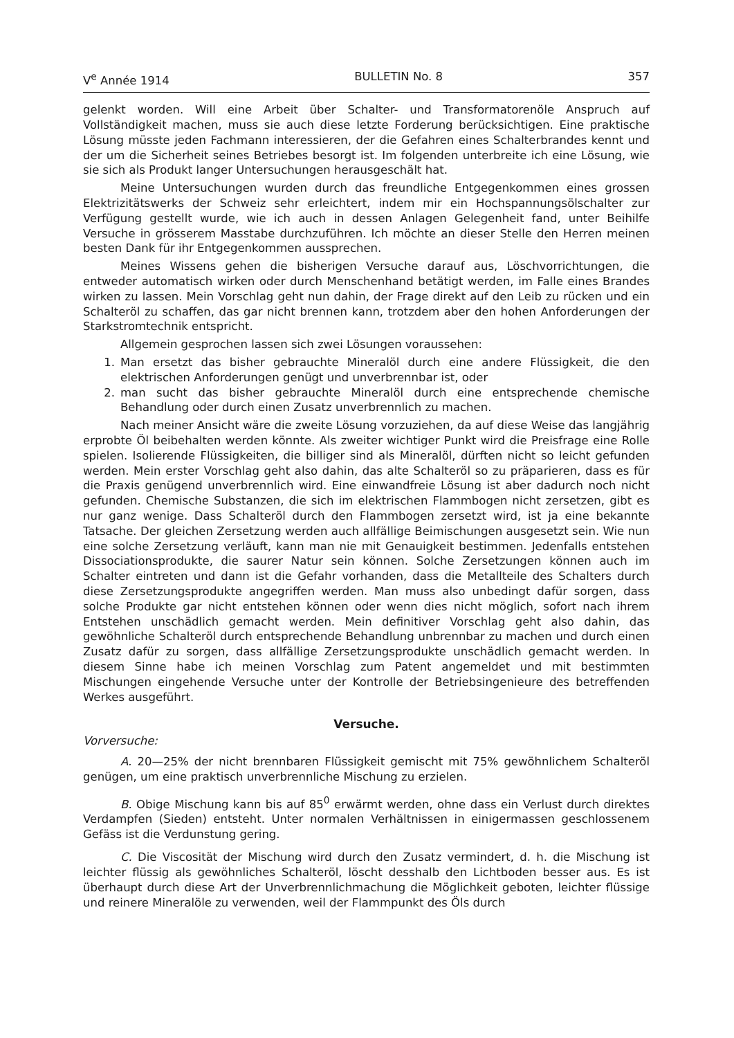V<sup>e</sup> Année 1914 BULLETIN No. 8 357
gelenkt worden. Will eine Arbeit über Schalter- und Transformatorenöle Anspruch auf Vollständigkeit machen, muss sie auch diese letzte Forderung berücksichtigen. Eine praktische Lösung müsste jeden Fachmann interessieren, der die Gefahren eines Schalterbrandes kennt und der um die Sicherheit seines Betriebes besorgt ist. Im folgenden unterbreite ich eine Lösung, wie sie sich als Produkt langer Untersuchungen herausgeschält hat.
Meine Untersuchungen wurden durch das freundliche Entgegenkommen eines grossen Elektrizitätswerks der Schweiz sehr erleichtert, indem mir ein Hochspannungsölschalter zur Verfügung gestellt wurde, wie ich auch in dessen Anlagen Gelegenheit fand, unter Beihilfe Versuche in grösserem Masstabe durchzuführen. Ich möchte an dieser Stelle den Herren meinen besten Dank für ihr Entgegenkommen aussprechen.
Meines Wissens gehen die bisherigen Versuche darauf aus, Löschvorrichtungen, die entweder automatisch wirken oder durch Menschenhand betätigt werden, im Falle eines Brandes wirken zu lassen. Mein Vorschlag geht nun dahin, der Frage direkt auf den Leib zu rücken und ein Schalteröl zu schaffen, das gar nicht brennen kann, trotzdem aber den hohen Anforderungen der Starkstromtechnik entspricht.
Allgemein gesprochen lassen sich zwei Lösungen voraussehen:
1. Man ersetzt das bisher gebrauchte Mineralöl durch eine andere Flüssigkeit, die den elektrischen Anforderungen genügt und unverbrennbar ist, oder
2. man sucht das bisher gebrauchte Mineralöl durch eine entsprechende chemische Behandlung oder durch einen Zusatz unverbrennlich zu machen.
Nach meiner Ansicht wäre die zweite Lösung vorzuziehen, da auf diese Weise das langjährig erprobte Öl beibehalten werden könnte. Als zweiter wichtiger Punkt wird die Preisfrage eine Rolle spielen. Isolierende Flüssigkeiten, die billiger sind als Mineralöl, dürften nicht so leicht gefunden werden. Mein erster Vorschlag geht also dahin, das alte Schalteröl so zu präparieren, dass es für die Praxis genügend unverbrennlich wird. Eine einwandfreie Lösung ist aber dadurch noch nicht gefunden. Chemische Substanzen, die sich im elektrischen Flammbogen nicht zersetzen, gibt es nur ganz wenige. Dass Schalteröl durch den Flammbogen zersetzt wird, ist ja eine bekannte Tatsache. Der gleichen Zersetzung werden auch allfällige Beimischungen ausgesetzt sein. Wie nun eine solche Zersetzung verläuft, kann man nie mit Genauigkeit bestimmen. Jedenfalls entstehen Dissociationsprodukte, die saurer Natur sein können. Solche Zersetzungen können auch im Schalter eintreten und dann ist die Gefahr vorhanden, dass die Metallteile des Schalters durch diese Zersetzungsprodukte angegriffen werden. Man muss also unbedingt dafür sorgen, dass solche Produkte gar nicht entstehen können oder wenn dies nicht möglich, sofort nach ihrem Entstehen unschädlich gemacht werden. Mein definitiver Vorschlag geht also dahin, das gewöhnliche Schalteröl durch entsprechende Behandlung unbrennbar zu machen und durch einen Zusatz dafür zu sorgen, dass allfällige Zersetzungsprodukte unschädlich gemacht werden. In diesem Sinne habe ich meinen Vorschlag zum Patent angemeldet und mit bestimmten Mischungen eingehende Versuche unter der Kontrolle der Betriebsingenieure des betreffenden Werkes ausgeführt.
Versuche.
Vorversuche:
A. 20—25% der nicht brennbaren Flüssigkeit gemischt mit 75% gewöhnlichem Schalteröl genügen, um eine praktisch unverbrennliche Mischung zu erzielen.
B. Obige Mischung kann bis auf 85<sup>0</sup> erwärmt werden, ohne dass ein Verlust durch direktes Verdampfen (Sieden) entsteht. Unter normalen Verhältnissen in einigermassen geschlossenem Gefäss ist die Verdunstung gering.
C. Die Viscosität der Mischung wird durch den Zusatz vermindert, d. h. die Mischung ist leichter flüssig als gewöhnliches Schalteröl, löscht desshalb den Lichtboden besser aus. Es ist überhaupt durch diese Art der Unverbrennlichmachung die Möglichkeit geboten, leichter flüssige und reinere Mineralöle zu verwenden, weil der Flammpunkt des Öls durch